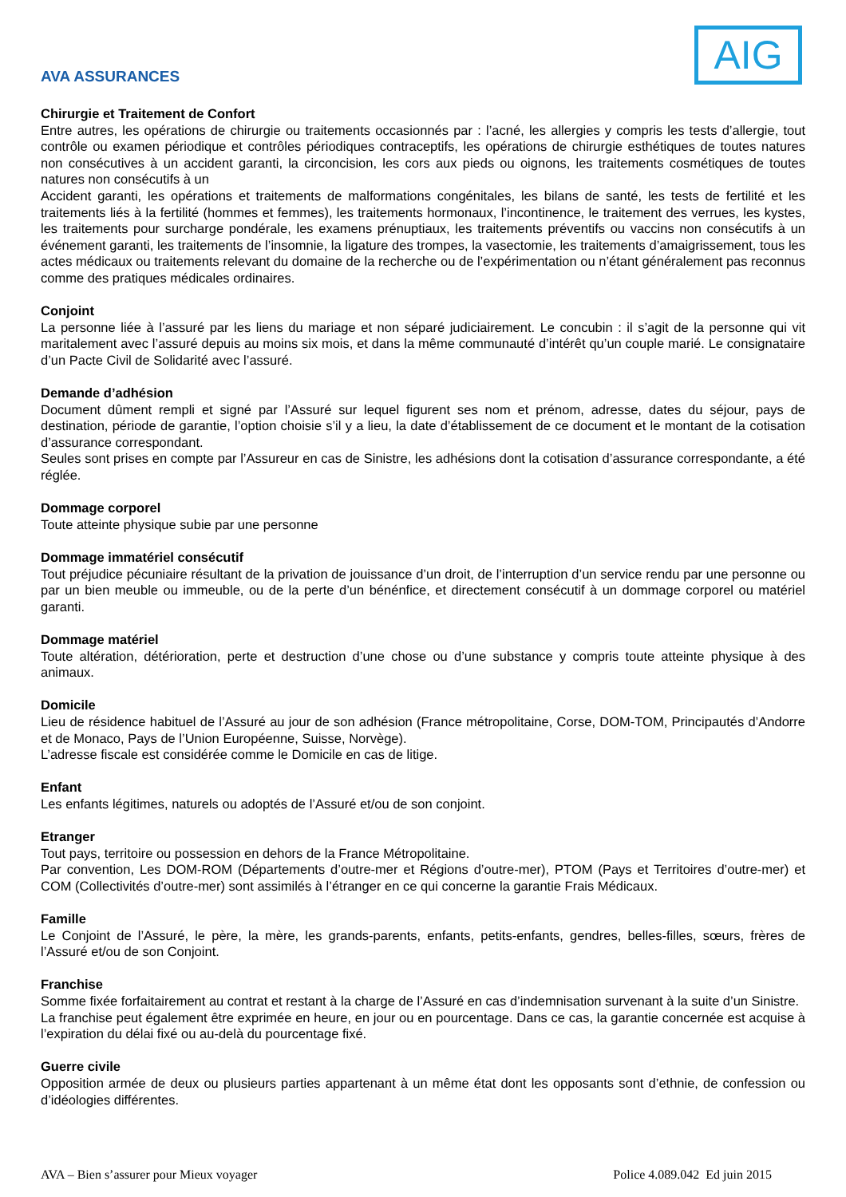AVA ASSURANCES
AIG
Chirurgie et Traitement de Confort
Entre autres, les opérations de chirurgie ou traitements occasionnés par : l’acné, les allergies y compris les tests d’allergie, tout contrôle ou examen périodique et contrôles périodiques contraceptifs, les opérations de chirurgie esthétiques de toutes natures non consécutives à un accident garanti, la circoncision, les cors aux pieds ou oignons, les traitements cosmétiques de toutes natures non consécutifs à un
Accident garanti, les opérations et traitements de malformations congénitales, les bilans de santé, les tests de fertilité et les traitements liés à la fertilité (hommes et femmes), les traitements hormonaux, l’incontinence, le traitement des verrues, les kystes, les traitements pour surcharge pondérale, les examens prénuptiaux, les traitements préventifs ou vaccins non consécutifs à un événement garanti, les traitements de l’insomnie, la ligature des trompes, la vasectomie, les traitements d’amaigrissement, tous les actes médicaux ou traitements relevant du domaine de la recherche ou de l’expérimentation ou n’étant généralement pas reconnus comme des pratiques médicales ordinaires.
Conjoint
La personne liée à l’assuré par les liens du mariage et non séparé judiciairement. Le concubin : il s’agit de la personne qui vit maritalement avec l’assuré depuis au moins six mois, et dans la même communauté d’intérêt qu’un couple marié. Le consignataire d’un Pacte Civil de Solidarité avec l’assuré.
Demande d’adhésion
Document dûment rempli et signé par l’Assuré sur lequel figurent ses nom et prénom, adresse, dates du séjour, pays de destination, période de garantie, l’option choisie s’il y a lieu, la date d’établissement de ce document et le montant de la cotisation d’assurance correspondant.
Seules sont prises en compte par l’Assureur en cas de Sinistre, les adhésions dont la cotisation d’assurance correspondante, a été réglée.
Dommage corporel
Toute atteinte physique subie par une personne
Dommage immatériel consécutif
Tout préjudice pécuniaire résultant de la privation de jouissance d’un droit, de l’interruption d’un service rendu par une personne ou par un bien meuble ou immeuble, ou de la perte d’un bénénfice, et directement consécutif à un dommage corporel ou matériel garanti.
Dommage matériel
Toute altération, détérioration, perte et destruction d’une chose ou d’une substance y compris toute atteinte physique à des animaux.
Domicile
Lieu de résidence habituel de l’Assuré au jour de son adhésion (France métropolitaine, Corse, DOM-TOM, Principautés d’Andorre et de Monaco, Pays de l’Union Européenne, Suisse, Norvège).
L’adresse fiscale est considérée comme le Domicile en cas de litige.
Enfant
Les enfants légitimes, naturels ou adoptés de l’Assuré et/ou de son conjoint.
Etranger
Tout pays, territoire ou possession en dehors de la France Métropolitaine.
Par convention, Les DOM-ROM (Départements d’outre-mer et Régions d’outre-mer), PTOM (Pays et Territoires d’outre-mer) et COM (Collectivités d’outre-mer) sont assimilés à l’étranger en ce qui concerne la garantie Frais Médicaux.
Famille
Le Conjoint de l’Assuré, le père, la mère, les grands-parents, enfants, petits-enfants, gendres, belles-filles, sœurs, frères de l’Assuré et/ou de son Conjoint.
Franchise
Somme fixée forfaitairement au contrat et restant à la charge de l’Assuré en cas d’indemnisation survenant à la suite d’un Sinistre.
La franchise peut également être exprimée en heure, en jour ou en pourcentage. Dans ce cas, la garantie concernée est acquise à l’expiration du délai fixé ou au-delà du pourcentage fixé.
Guerre civile
Opposition armée de deux ou plusieurs parties appartenant à un même état dont les opposants sont d’ethnie, de confession ou d’idéologies différentes.
AVA – Bien s’assurer pour Mieux voyager Police 4.089.042 Ed juin 2015